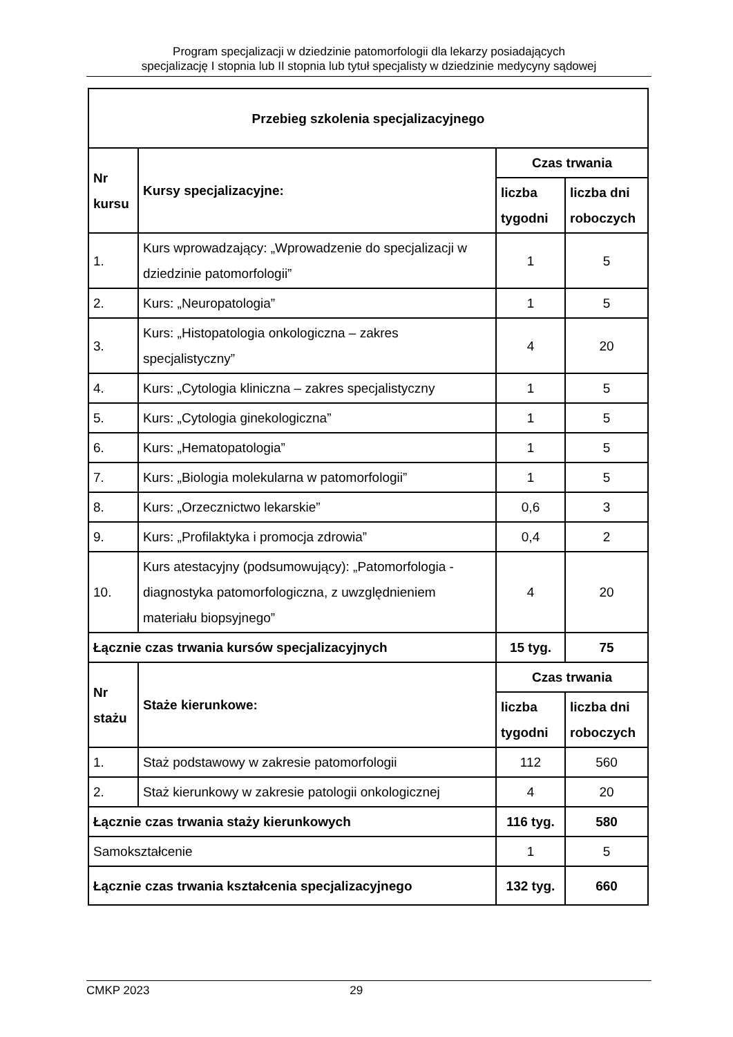Program specjalizacji w dziedzinie patomorfologii dla lekarzy posiadających
specjalizację I stopnia lub II stopnia lub tytuł specjalisty w dziedzinie medycyny sądowej
| Przebieg szkolenia specjalizacyjnego | | | |
| --- | --- | --- | --- |
| Nr kursu | Kursy specjalizacyjne: | Czas trwania | |
| | | liczba tygodni | liczba dni roboczych |
| 1. | Kurs wprowadzający: „Wprowadzenie do specjalizacji w dziedzinie patomorfologii” | 1 | 5 |
| 2. | Kurs: „Neuropatologia” | 1 | 5 |
| 3. | Kurs: „Histopatologia onkologiczna – zakres specjalistyczny” | 4 | 20 |
| 4. | Kurs: „Cytologia kliniczna – zakres specjalistyczny | 1 | 5 |
| 5. | Kurs: „Cytologia ginekologiczna” | 1 | 5 |
| 6. | Kurs: „Hematopatologia” | 1 | 5 |
| 7. | Kurs: „Biologia molekularna w patomorfologii” | 1 | 5 |
| 8. | Kurs: „Orzecznictwo lekarskie” | 0,6 | 3 |
| 9. | Kurs: „Profilaktyka i promocja zdrowia” | 0,4 | 2 |
| 10. | Kurs atestacyjny (podsumowujący): „Patomorfologia - diagnostyka patomorfologiczna, z uwzględnieniem materiału biopsyjnego” | 4 | 20 |
| Łącznie czas trwania kursów specjalizacyjnych | | 15 tyg. | 75 |
| Nr stażu | Staże kierunkowe: | Czas trwania | |
| | | liczba tygodni | liczba dni roboczych |
| 1. | Staż podstawowy w zakresie patomorfologii | 112 | 560 |
| 2. | Staż kierunkowy w zakresie patologii onkologicznej | 4 | 20 |
| Łącznie czas trwania staży kierunkowych | | 116 tyg. | 580 |
| Samokształcenie | | 1 | 5 |
| Łącznie czas trwania kształcenia specjalizacyjnego | | 132 tyg. | 660 |
CMKP 2023 29